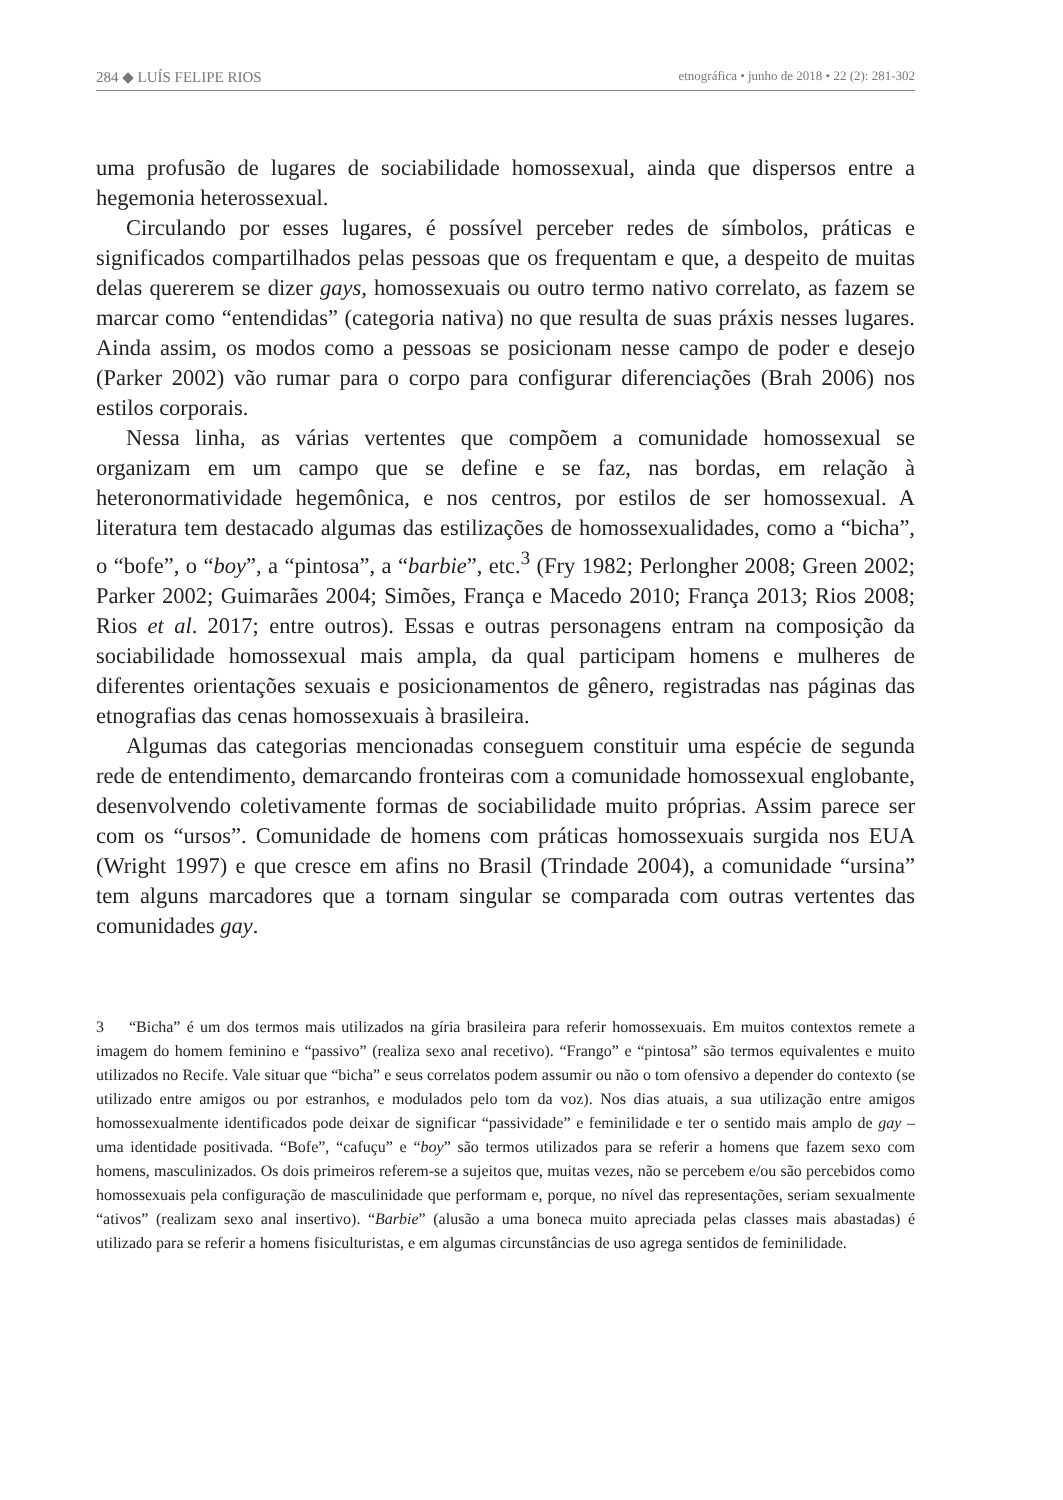284 ◆ LUÍS FELIPE RIOS etnográfica • junho de 2018 • 22 (2): 281-302
uma profusão de lugares de sociabilidade homossexual, ainda que dispersos entre a hegemonia heterossexual.
Circulando por esses lugares, é possível perceber redes de símbolos, práticas e significados compartilhados pelas pessoas que os frequentam e que, a despeito de muitas delas quererem se dizer gays, homossexuais ou outro termo nativo correlato, as fazem se marcar como “entendidas” (categoria nativa) no que resulta de suas práxis nesses lugares. Ainda assim, os modos como a pessoas se posicionam nesse campo de poder e desejo (Parker 2002) vão rumar para o corpo para configurar diferenciações (Brah 2006) nos estilos corporais.
Nessa linha, as várias vertentes que compõem a comunidade homossexual se organizam em um campo que se define e se faz, nas bordas, em relação à heteronormatividade hegemônica, e nos centros, por estilos de ser homossexual. A literatura tem destacado algumas das estilizações de homossexualidades, como a “bicha”, o “bofe”, o “boy”, a “pintosa”, a “barbie”, etc.<sup>3</sup> (Fry 1982; Perlongher 2008; Green 2002; Parker 2002; Guimarães 2004; Simões, França e Macedo 2010; França 2013; Rios 2008; Rios et al. 2017; entre outros). Essas e outras personagens entram na composição da sociabilidade homossexual mais ampla, da qual participam homens e mulheres de diferentes orientações sexuais e posicionamentos de gênero, registradas nas páginas das etnografias das cenas homossexuais à brasileira.
Algumas das categorias mencionadas conseguem constituir uma espécie de segunda rede de entendimento, demarcando fronteiras com a comunidade homossexual englobante, desenvolvendo coletivamente formas de sociabilidade muito próprias. Assim parece ser com os “ursos”. Comunidade de homens com práticas homossexuais surgida nos EUA (Wright 1997) e que cresce em afins no Brasil (Trindade 2004), a comunidade “ursina” tem alguns marcadores que a tornam singular se comparada com outras vertentes das comunidades gay.
3 “Bicha” é um dos termos mais utilizados na gíria brasileira para referir homossexuais. Em muitos contextos remete a imagem do homem feminino e “passivo” (realiza sexo anal recetivo). “Frango” e “pintosa” são termos equivalentes e muito utilizados no Recife. Vale situar que “bicha” e seus correlatos podem assumir ou não o tom ofensivo a depender do contexto (se utilizado entre amigos ou por estranhos, e modulados pelo tom da voz). Nos dias atuais, a sua utilização entre amigos homossexualmente identificados pode deixar de significar “passividade” e feminilidade e ter o sentido mais amplo de gay – uma identidade positivada. “Bofe”, “cafuçu” e “boy” são termos utilizados para se referir a homens que fazem sexo com homens, masculinizados. Os dois primeiros referem-se a sujeitos que, muitas vezes, não se percebem e/ou são percebidos como homossexuais pela configuração de masculinidade que performam e, porque, no nível das representações, seriam sexualmente “ativos” (realizam sexo anal insertivo). “Barbie” (alusão a uma boneca muito apreciada pelas classes mais abastadas) é utilizado para se referir a homens fisiculturistas, e em algumas circunstâncias de uso agrega sentidos de feminilidade.